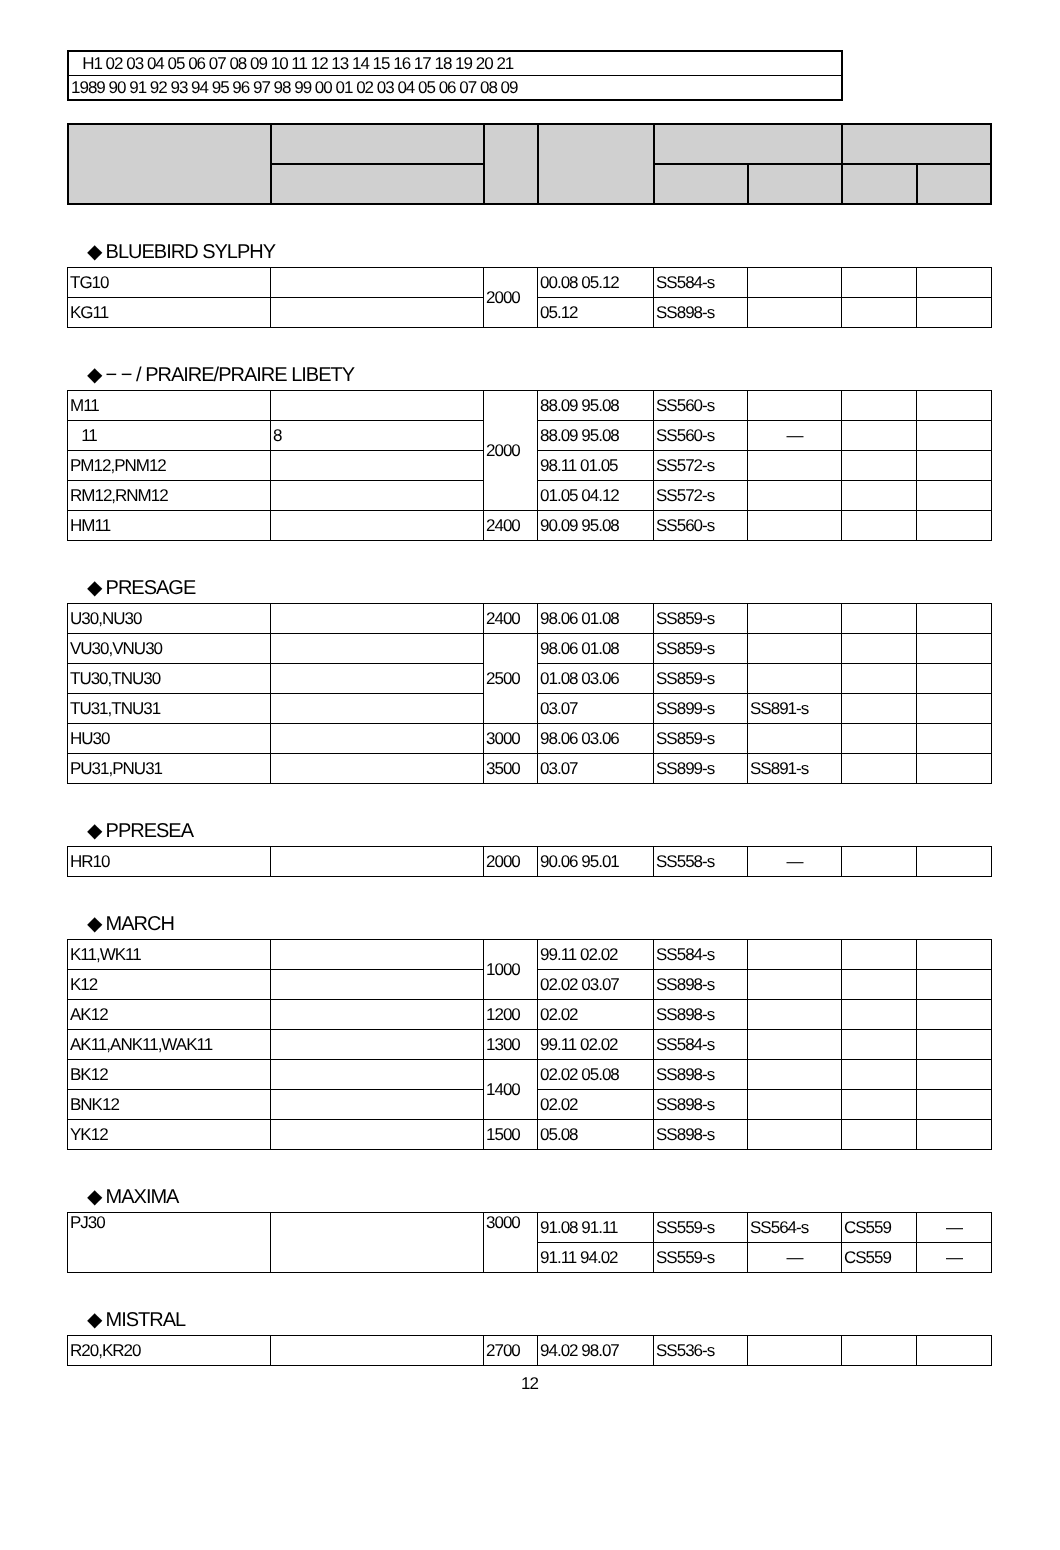H1 02 03 04 05 06 07 08 09 10 11 12 13 14 15 16 17 18 19 20 21
1989 90 91 92 93 94 95 96 97 98 99 00 01 02 03 04 05 06 07 08 09
◆ BLUEBIRD SYLPHY
| TG10 | | 2000 | 00.08 05.12 | SS584-s | | | |
| KG11 | | | 05.12 | SS898-s | | | |
◆ − − / PRAIRE/PRAIRE LIBETY
| M11 | | 2000 | 88.09 95.08 | SS560-s | | | |
| 11 | 8 | | 88.09 95.08 | SS560-s | — | | |
| PM12,PNM12 | | | 98.11 01.05 | SS572-s | | | |
| RM12,RNM12 | | | 01.05 04.12 | SS572-s | | | |
| HM11 | | 2400 | 90.09 95.08 | SS560-s | | | |
◆ PRESAGE
| U30,NU30 | | 2400 | 98.06 01.08 | SS859-s | | | |
| VU30,VNU30 | | 2500 | 98.06 01.08 | SS859-s | | | |
| TU30,TNU30 | | | 01.08 03.06 | SS859-s | | | |
| TU31,TNU31 | | | 03.07 | SS899-s | SS891-s | | |
| HU30 | | 3000 | 98.06 03.06 | SS859-s | | | |
| PU31,PNU31 | | 3500 | 03.07 | SS899-s | SS891-s | | |
◆ PPRESEA
| HR10 | | 2000 | 90.06 95.01 | SS558-s | — | | |
◆ MARCH
| K11,WK11 | | 1000 | 99.11 02.02 | SS584-s | | | |
| K12 | | | 02.02 03.07 | SS898-s | | | |
| AK12 | | 1200 | 02.02 | SS898-s | | | |
| AK11,ANK11,WAK11 | | 1300 | 99.11 02.02 | SS584-s | | | |
| BK12 | | 1400 | 02.02 05.08 | SS898-s | | | |
| BNK12 | | | 02.02 | SS898-s | | | |
| YK12 | | 1500 | 05.08 | SS898-s | | | |
◆ MAXIMA
| PJ30 | | 3000 | 91.08 91.11 | SS559-s | SS564-s | CS559 | — |
| | | | 91.11 94.02 | SS559-s | — | CS559 | — |
◆ MISTRAL
| R20,KR20 | | 2700 | 94.02 98.07 | SS536-s | | | |
12